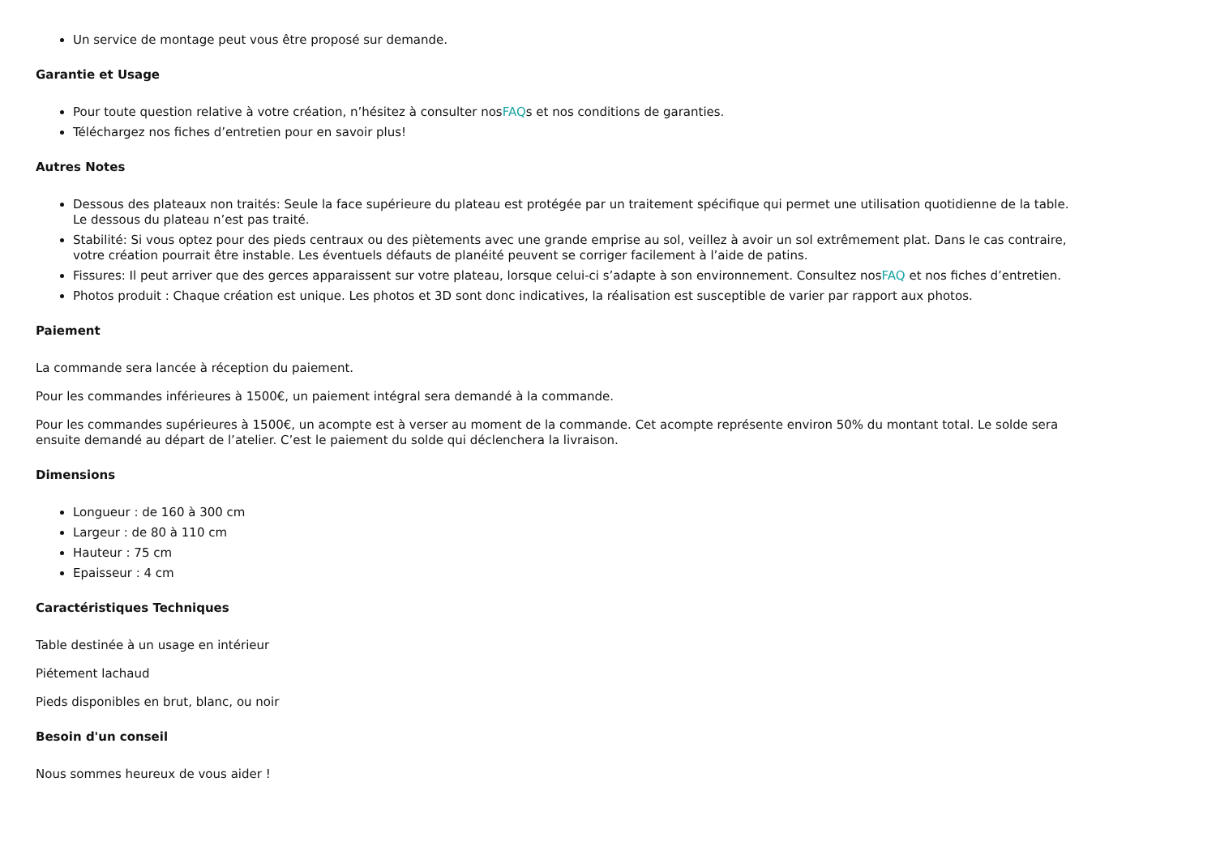Un service de montage peut vous être proposé sur demande.
Garantie et Usage
Pour toute question relative à votre création, n’hésitez à consulter nosFAQs et nos conditions de garanties.
Téléchargez nos fiches d’entretien pour en savoir plus!
Autres Notes
Dessous des plateaux non traités: Seule la face supérieure du plateau est protégée par un traitement spécifique qui permet une utilisation quotidienne de la table. Le dessous du plateau n’est pas traité.
Stabilité: Si vous optez pour des pieds centraux ou des piètements avec une grande emprise au sol, veillez à avoir un sol extrêmement plat. Dans le cas contraire, votre création pourrait être instable. Les éventuels défauts de planéité peuvent se corriger facilement à l’aide de patins.
Fissures: Il peut arriver que des gerces apparaissent sur votre plateau, lorsque celui-ci s’adapte à son environnement. Consultez nosFAQ et nos fiches d’entretien.
Photos produit : Chaque création est unique. Les photos et 3D sont donc indicatives, la réalisation est susceptible de varier par rapport aux photos.
Paiement
La commande sera lancée à réception du paiement.
Pour les commandes inférieures à 1500€, un paiement intégral sera demandé à la commande.
Pour les commandes supérieures à 1500€, un acompte est à verser au moment de la commande. Cet acompte représente environ 50% du montant total. Le solde sera ensuite demandé au départ de l’atelier. C’est le paiement du solde qui déclenchera la livraison.
Dimensions
Longueur : de 160 à 300 cm
Largeur : de 80 à 110 cm
Hauteur : 75 cm
Epaisseur : 4 cm
Caractéristiques Techniques
Table destinée à un usage en intérieur
Piétement lachaud
Pieds disponibles en brut, blanc, ou noir
Besoin d'un conseil
Nous sommes heureux de vous aider !